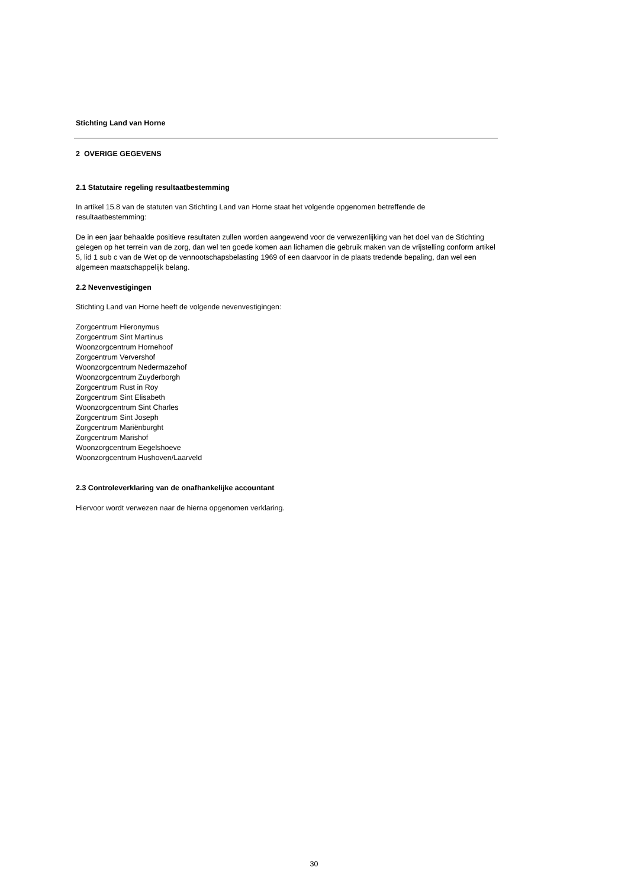Stichting Land van Horne
2 OVERIGE GEGEVENS
2.1 Statutaire regeling resultaatbestemming
In artikel 15.8 van de statuten van Stichting Land van Horne staat het volgende opgenomen betreffende de resultaatbestemming:
De in een jaar behaalde positieve resultaten zullen worden aangewend voor de verwezenlijking van het doel van de Stichting gelegen op het terrein van de zorg, dan wel ten goede komen aan lichamen die gebruik maken van de vrijstelling conform artikel 5, lid 1 sub c van de Wet op de vennootschapsbelasting 1969 of een daarvoor in de plaats tredende bepaling, dan wel een algemeen maatschappelijk belang.
2.2 Nevenvestigingen
Stichting Land van Horne heeft de volgende nevenvestigingen:
Zorgcentrum Hieronymus
Zorgcentrum Sint Martinus
Woonzorgcentrum Hornehoof
Zorgcentrum Ververshof
Woonzorgcentrum Nedermazehof
Woonzorgcentrum Zuyderborgh
Zorgcentrum Rust in Roy
Zorgcentrum Sint Elisabeth
Woonzorgcentrum Sint Charles
Zorgcentrum Sint Joseph
Zorgcentrum Mariënburght
Zorgcentrum Marishof
Woonzorgcentrum Eegelshoeve
Woonzorgcentrum Hushoven/Laarveld
2.3 Controleverklaring van de onafhankelijke accountant
Hiervoor wordt verwezen naar de hierna opgenomen verklaring.
30